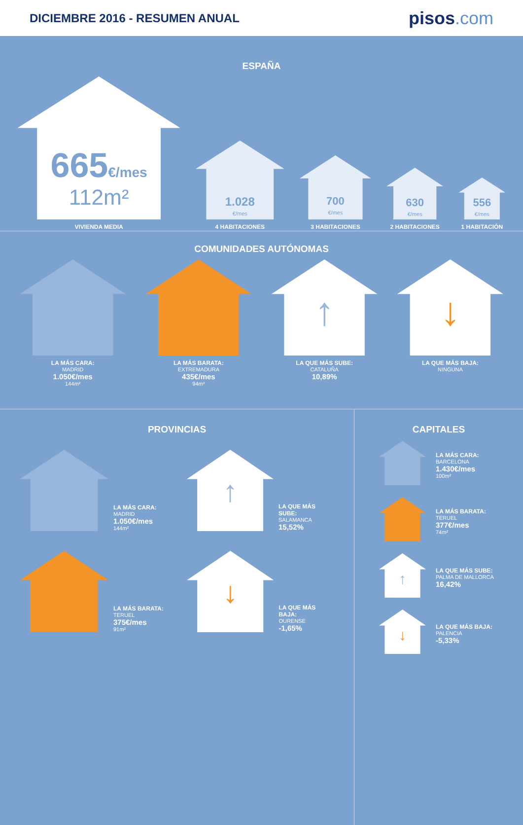DICIEMBRE 2016 - RESUMEN ANUAL
pisos.com
ESPAÑA
665€/mes
112m²
VIVIENDA MEDIA
1.028
€/mes
4 HABITACIONES
700
€/mes
3 HABITACIONES
630
€/mes
2 HABITACIONES
556
€/mes
1 HABITACIÓN
COMUNIDADES AUTÓNOMAS
LA MÁS CARA:
MADRID
1.050€/mes
144m²
LA MÁS BARATA:
EXTREMADURA
435€/mes
94m²
↑
LA QUE MÁS SUBE:
CATALUÑA
10,89%
↓
LA QUE MÁS BAJA:
NINGUNA
PROVINCIAS
LA MÁS CARA:
MADRID
1.050€/mes
144m²
↑
LA QUE MÁS SUBE:
SALAMANCA
15,52%
LA MÁS BARATA:
TERUEL
375€/mes
91m²
↓
LA QUE MÁS BAJA:
OURENSE
-1,65%
CAPITALES
LA MÁS CARA:
BARCELONA
1.430€/mes
100m²
LA MÁS BARATA:
TERUEL
377€/mes
74m²
↑
LA QUE MÁS SUBE:
PALMA DE MALLORCA
16,42%
↓
LA QUE MÁS BAJA:
PALENCIA
-5,33%